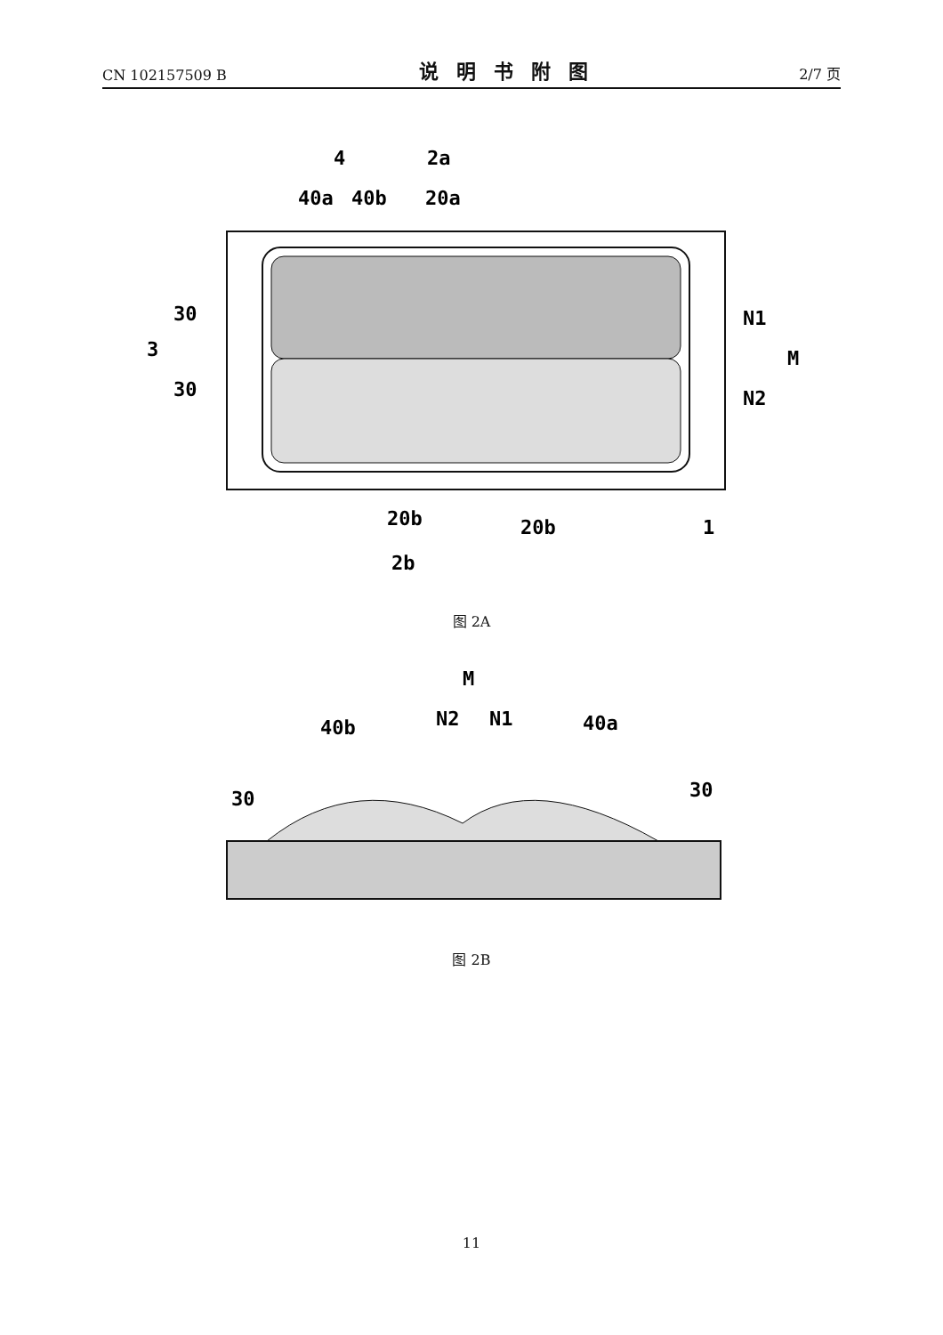CN 102157509 B 说明书附图 2/7 页
4
2a
40a
40b
20a
30
3
30
N1
M
N2
20b
1
20b
2b
图 2A
M
N2
N1
40b
40a
30
30
图 2B
11